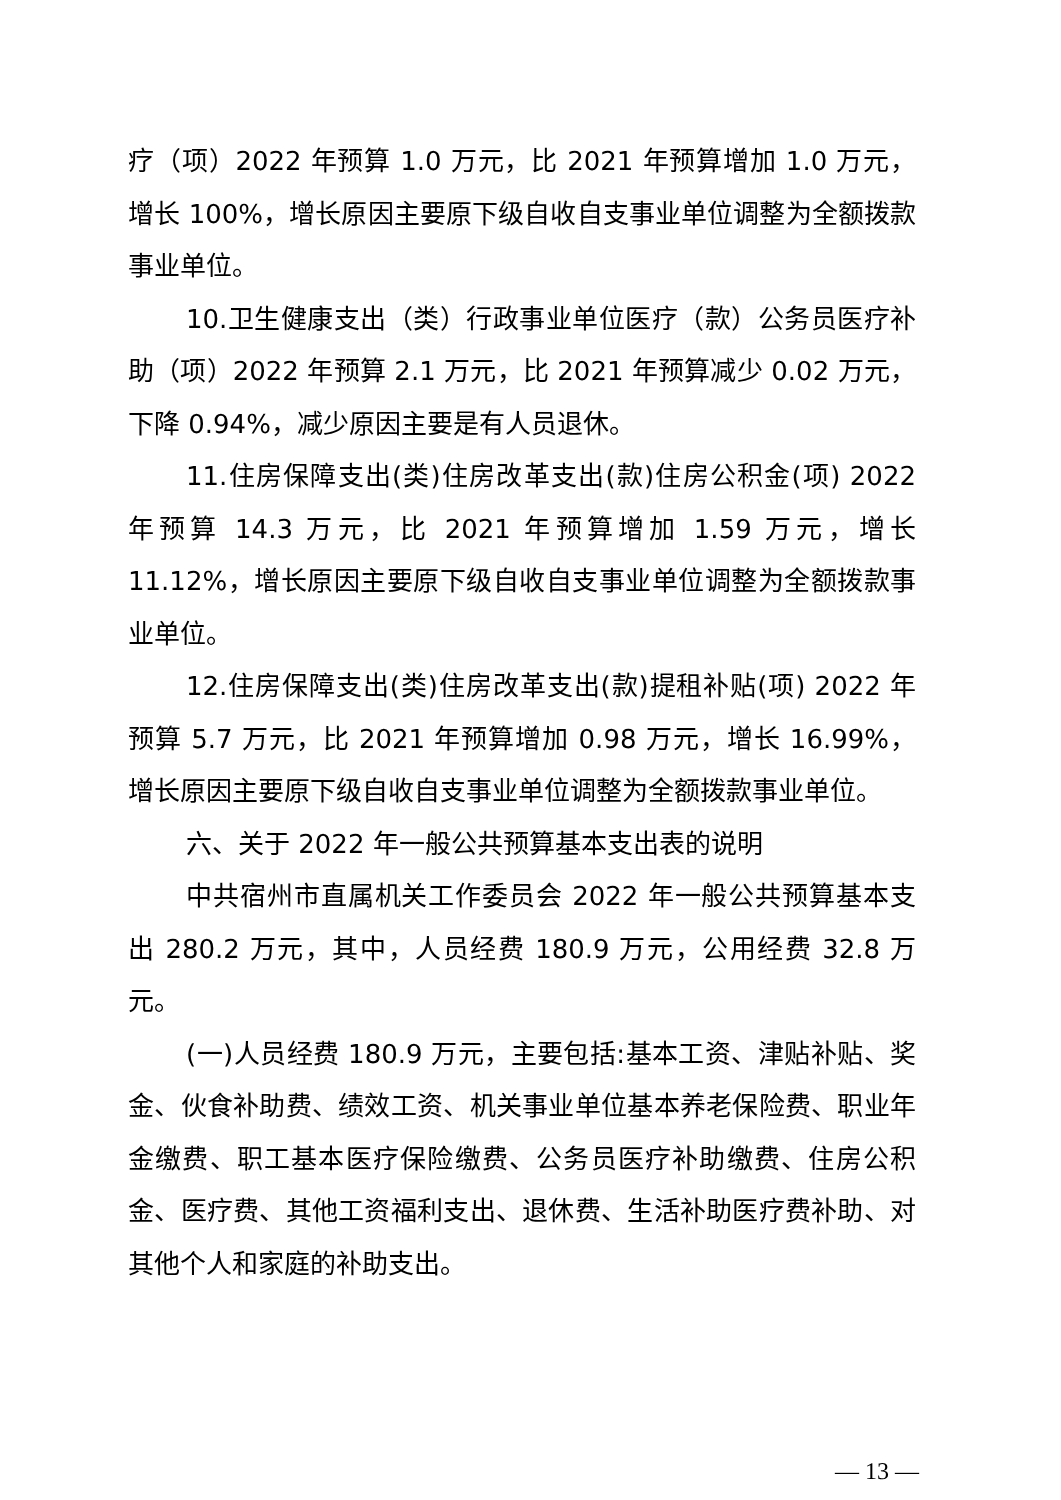疗（项）2022 年预算 1.0 万元，比 2021 年预算增加 1.0 万元，增长 100%，增长原因主要原下级自收自支事业单位调整为全额拨款事业单位。
10.卫生健康支出（类）行政事业单位医疗（款）公务员医疗补助（项）2022 年预算 2.1 万元，比 2021 年预算减少 0.02 万元， 下降 0.94%，减少原因主要是有人员退休。
11.住房保障支出(类)住房改革支出(款)住房公积金(项) 2022 年预算 14.3 万元，比 2021 年预算增加 1.59 万元，增长 11.12%，增长原因主要原下级自收自支事业单位调整为全额拨款事业单位。
12.住房保障支出(类)住房改革支出(款)提租补贴(项) 2022 年预算 5.7 万元，比 2021 年预算增加 0.98 万元，增长 16.99%，增长原因主要原下级自收自支事业单位调整为全额拨款事业单位。
六、关于 2022 年一般公共预算基本支出表的说明
中共宿州市直属机关工作委员会 2022 年一般公共预算基本支出 280.2 万元，其中，人员经费 180.9 万元，公用经费 32.8 万元。
(一)人员经费 180.9 万元，主要包括:基本工资、津贴补贴、奖金、伙食补助费、绩效工资、机关事业单位基本养老保险费、职业年金缴费、职工基本医疗保险缴费、公务员医疗补助缴费、住房公积金、医疗费、其他工资福利支出、退休费、生活补助医疗费补助、对其他个人和家庭的补助支出。
— 13 —